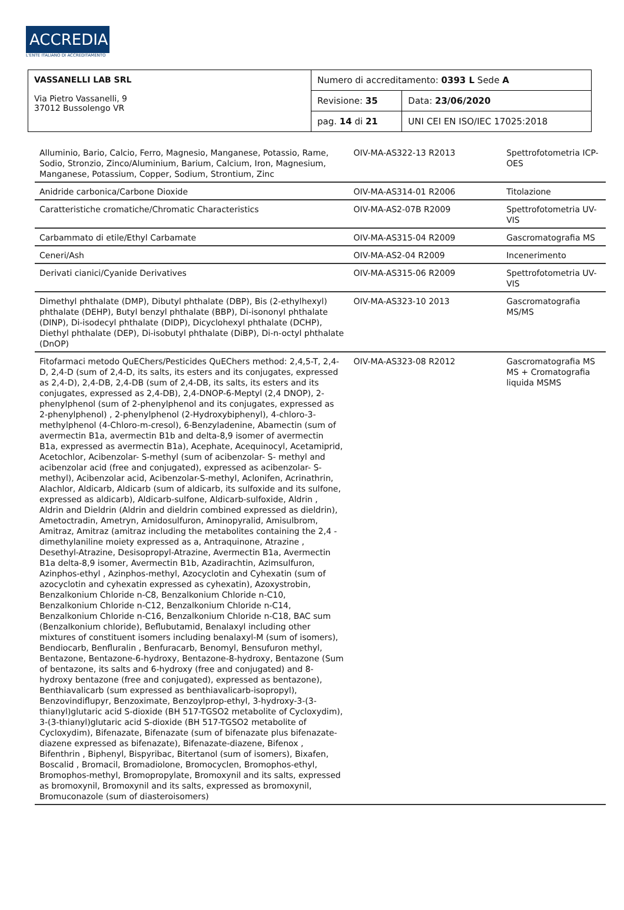ACCREDIA
L'ENTE ITALIANO DI ACCREDITAMENTO
| VASSANELLI LAB SRL Via Pietro Vassanelli, 9 37012 Bussolengo VR | Numero di accreditamento: 0393 L Sede A | |
| | Revisione: 35 | Data: 23/06/2020 |
| | pag. 14 di 21 | UNI CEI EN ISO/IEC 17025:2018 |
| Alluminio, Bario, Calcio, Ferro, Magnesio, Manganese, Potassio, Rame, Sodio, Stronzio, Zinco/Aluminium, Barium, Calcium, Iron, Magnesium, Manganese, Potassium, Copper, Sodium, Strontium, Zinc | OIV-MA-AS322-13 R2013 | Spettrofotometria ICP-OES |
| Anidride carbonica/Carbone Dioxide | OIV-MA-AS314-01 R2006 | Titolazione |
| Caratteristiche cromatiche/Chromatic Characteristics | OIV-MA-AS2-07B R2009 | Spettrofotometria UV-VIS |
| Carbammato di etile/Ethyl Carbamate | OIV-MA-AS315-04 R2009 | Gascromatografia MS |
| Ceneri/Ash | OIV-MA-AS2-04 R2009 | Incenerimento |
| Derivati cianici/Cyanide Derivatives | OIV-MA-AS315-06 R2009 | Spettrofotometria UV-VIS |
| Dimethyl phthalate (DMP), Dibutyl phthalate (DBP), Bis (2-ethylhexyl) phthalate (DEHP), Butyl benzyl phthalate (BBP), Di-isononyl phthalate (DINP), Di-isodecyl phthalate (DIDP), Dicyclohexyl phthalate (DCHP), Diethyl phthalate (DEP), Di-isobutyl phthalate (DiBP), Di-n-octyl phthalate (DnOP) | OIV-MA-AS323-10 2013 | Gascromatografia MS/MS |
| Fitofarmaci metodo QuEChers/Pesticides QuEChers method: 2,4,5-T, 2,4-D, 2,4-D (sum of 2,4-D, its salts, its esters and its conjugates, expressed as 2,4-D), 2,4-DB, 2,4-DB (sum of 2,4-DB, its salts, its esters and its conjugates, expressed as 2,4-DB), 2,4-DNOP-6-Meptyl (2,4 DNOP), 2-phenylphenol (sum of 2-phenylphenol and its conjugates, expressed as 2-phenylphenol) , 2-phenylphenol (2-Hydroxybiphenyl), 4-chloro-3-methylphenol (4-Chloro-m-cresol), 6-Benzyladenine, Abamectin (sum of avermectin B1a, avermectin B1b and delta-8,9 isomer of avermectin B1a, expressed as avermectin B1a), Acephate, Acequinocyl, Acetamiprid, Acetochlor, Acibenzolar- S-methyl (sum of acibenzolar- S- methyl and acibenzolar acid (free and conjugated), expressed as acibenzolar- S- methyl), Acibenzolar acid, Acibenzolar-S-methyl, Aclonifen, Acrinathrin, Alachlor, Aldicarb, Aldicarb (sum of aldicarb, its sulfoxide and its sulfone, expressed as aldicarb), Aldicarb-sulfone, Aldicarb-sulfoxide, Aldrin , Aldrin and Dieldrin (Aldrin and dieldrin combined expressed as dieldrin), Ametoctradin, Ametryn, Amidosulfuron, Aminopyralid, Amisulbrom, Amitraz, Amitraz (amitraz including the metabolites containing the 2,4 -dimethylaniline moiety expressed as a, Antraquinone, Atrazine , Desethyl-Atrazine, Desisopropyl-Atrazine, Avermectin B1a, Avermectin B1a delta-8,9 isomer, Avermectin B1b, Azadirachtin, Azimsulfuron, Azinphos-ethyl , Azinphos-methyl, Azocyclotin and Cyhexatin (sum of azocyclotin and cyhexatin expressed as cyhexatin), Azoxystrobin, Benzalkonium Chloride n-C8, Benzalkonium Chloride n-C10, Benzalkonium Chloride n-C12, Benzalkonium Chloride n-C14, Benzalkonium Chloride n-C16, Benzalkonium Chloride n-C18, BAC sum (Benzalkonium chloride), Beflubutamid, Benalaxyl including other mixtures of constituent isomers including benalaxyl-M (sum of isomers), Bendiocarb, Benfluralin , Benfuracarb, Benomyl, Bensufuron methyl, Bentazone, Bentazone-6-hydroxy, Bentazone-8-hydroxy, Bentazone (Sum of bentazone, its salts and 6-hydroxy (free and conjugated) and 8-hydroxy bentazone (free and conjugated), expressed as bentazone), Benthiavalicarb (sum expressed as benthiavalicarb-isopropyl), Benzovindiflupyr, Benzoximate, Benzoylprop-ethyl, 3-hydroxy-3-(3-thianyl)glutaric acid S-dioxide (BH 517-TGSO2 metabolite of Cycloxydim), 3-(3-thianyl)glutaric acid S-dioxide (BH 517-TGSO2 metabolite of Cycloxydim), Bifenazate, Bifenazate (sum of bifenazate plus bifenazate-diazene expressed as bifenazate), Bifenazate-diazene, Bifenox , Bifenthrin , Biphenyl, Bispyribac, Bitertanol (sum of isomers), Bixafen, Boscalid , Bromacil, Bromadiolone, Bromocyclen, Bromophos-ethyl, Bromophos-methyl, Bromopropylate, Bromoxynil and its salts, expressed as bromoxynil, Bromoxynil and its salts, expressed as bromoxynil, Bromuconazole (sum of diasteroisomers) | OIV-MA-AS323-08 R2012 | Gascromatografia MS MS + Cromatografia liquida MSMS |